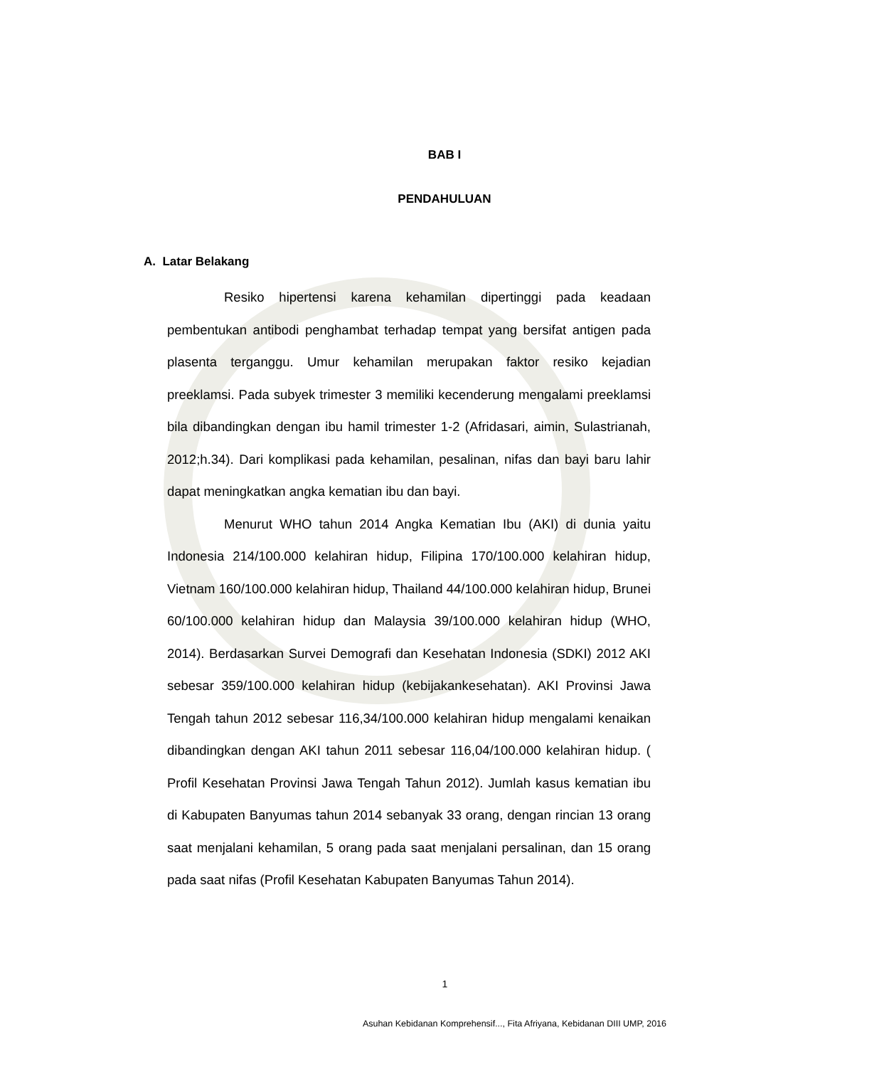BAB I
PENDAHULUAN
A. Latar Belakang
Resiko hipertensi karena kehamilan dipertinggi pada keadaan pembentukan antibodi penghambat terhadap tempat yang bersifat antigen pada plasenta terganggu. Umur kehamilan merupakan faktor resiko kejadian preeklamsi. Pada subyek trimester 3 memiliki kecenderung mengalami preeklamsi bila dibandingkan dengan ibu hamil trimester 1-2 (Afridasari, aimin, Sulastrianah, 2012;h.34). Dari komplikasi pada kehamilan, pesalinan, nifas dan bayi baru lahir dapat meningkatkan angka kematian ibu dan bayi.
Menurut WHO tahun 2014 Angka Kematian Ibu (AKI) di dunia yaitu Indonesia 214/100.000 kelahiran hidup, Filipina 170/100.000 kelahiran hidup, Vietnam 160/100.000 kelahiran hidup, Thailand 44/100.000 kelahiran hidup, Brunei 60/100.000 kelahiran hidup dan Malaysia 39/100.000 kelahiran hidup (WHO, 2014). Berdasarkan Survei Demografi dan Kesehatan Indonesia (SDKI) 2012 AKI sebesar 359/100.000 kelahiran hidup (kebijakankesehatan). AKI Provinsi Jawa Tengah tahun 2012 sebesar 116,34/100.000 kelahiran hidup mengalami kenaikan dibandingkan dengan AKI tahun 2011 sebesar 116,04/100.000 kelahiran hidup. ( Profil Kesehatan Provinsi Jawa Tengah Tahun 2012). Jumlah kasus kematian ibu di Kabupaten Banyumas tahun 2014 sebanyak 33 orang, dengan rincian 13 orang saat menjalani kehamilan, 5 orang pada saat menjalani persalinan, dan 15 orang pada saat nifas (Profil Kesehatan Kabupaten Banyumas Tahun 2014).
1
Asuhan Kebidanan Komprehensif..., Fita Afriyana, Kebidanan DIII UMP, 2016